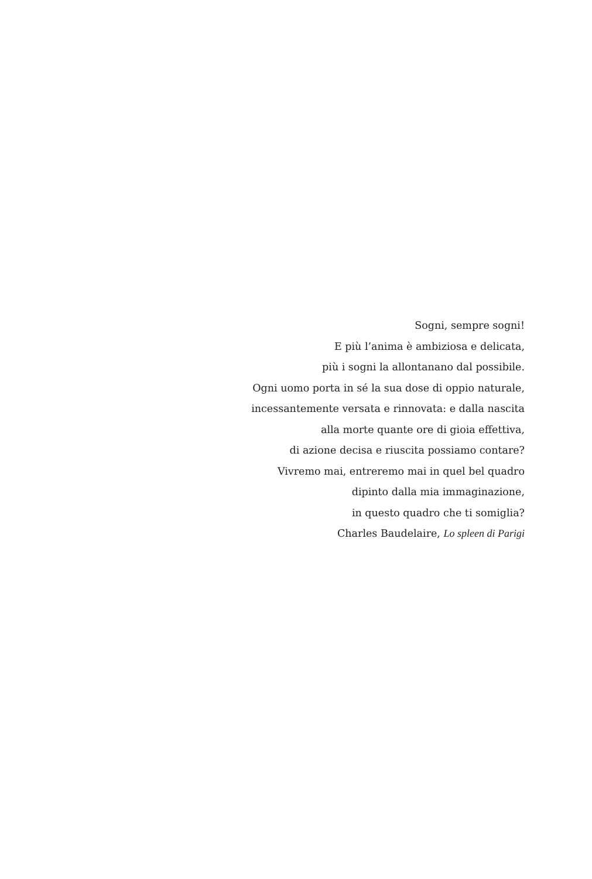Sogni, sempre sogni!
E più l’anima è ambiziosa e delicata,
più i sogni la allontanano dal possibile.
Ogni uomo porta in sé la sua dose di oppio naturale,
incessantemente versata e rinnovata: e dalla nascita
alla morte quante ore di gioia effettiva,
di azione decisa e riuscita possiamo contare?
Vivremo mai, entreremo mai in quel bel quadro
dipinto dalla mia immaginazione,
in questo quadro che ti somiglia?
Charles Baudelaire, Lo spleen di Parigi